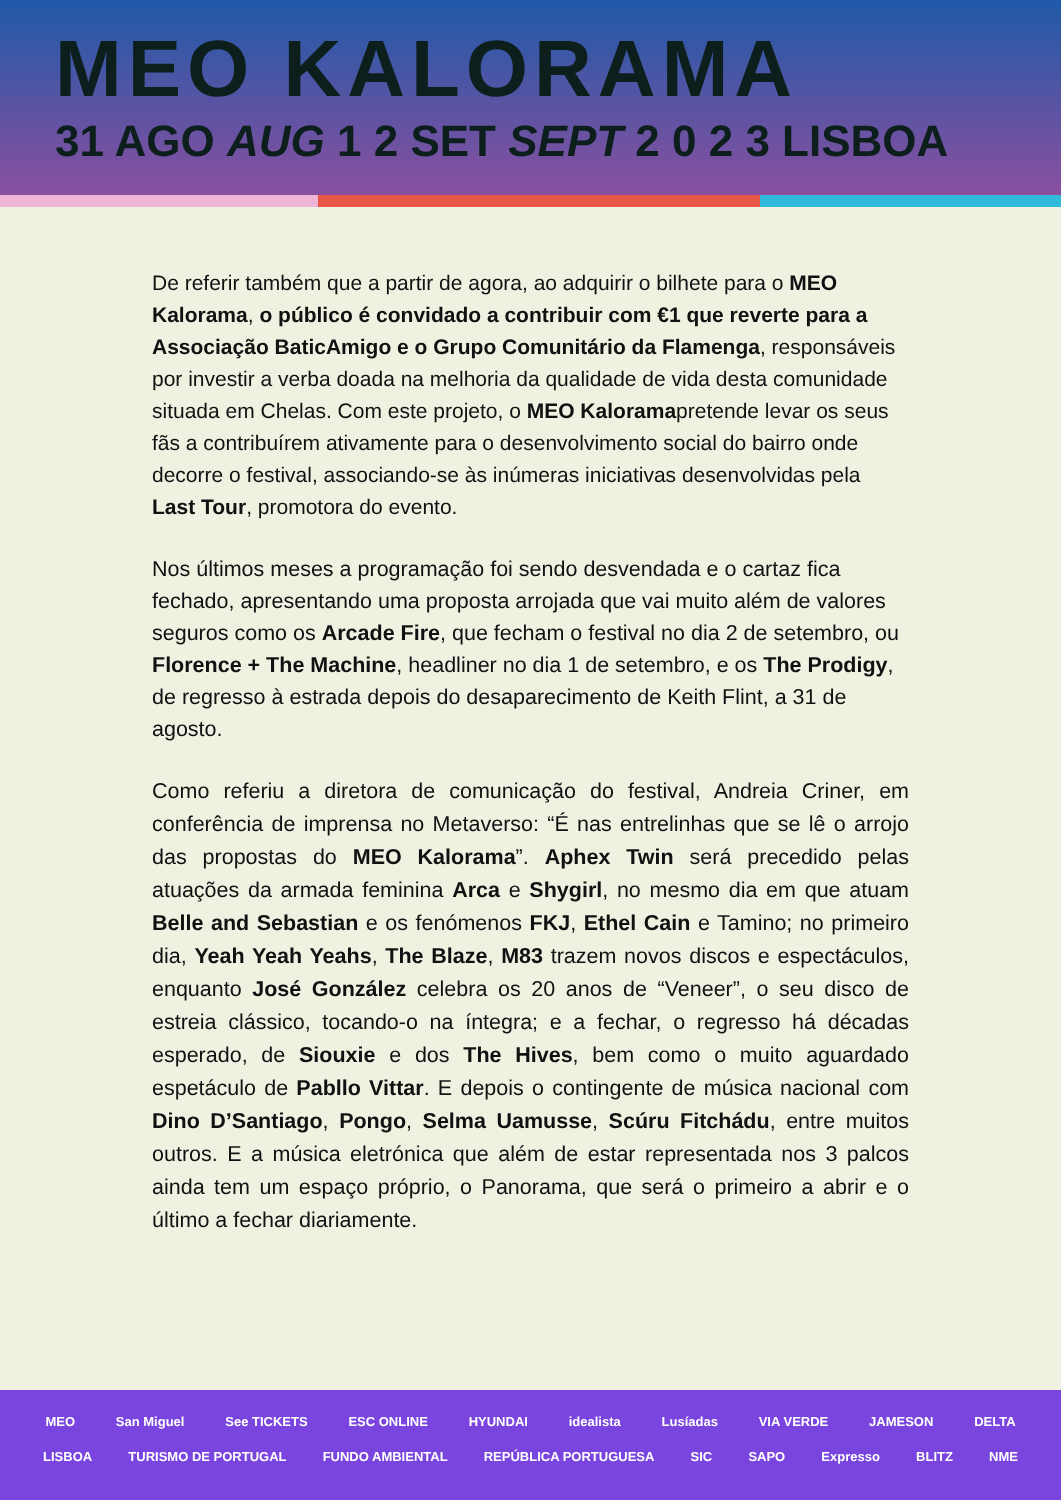MEO KALORAMA
31 AGO AUG 1 2 SET SEPT 2 0 2 3 LISBOA
De referir também que a partir de agora, ao adquirir o bilhete para o MEO Kalorama, o público é convidado a contribuir com €1 que reverte para a Associação BaticAmigo e o Grupo Comunitário da Flamenga, responsáveis por investir a verba doada na melhoria da qualidade de vida desta comunidade situada em Chelas. Com este projeto, o MEO Kaloramapretende levar os seus fãs a contribuírem ativamente para o desenvolvimento social do bairro onde decorre o festival, associando-se às inúmeras iniciativas desenvolvidas pela Last Tour, promotora do evento.
Nos últimos meses a programação foi sendo desvendada e o cartaz fica fechado, apresentando uma proposta arrojada que vai muito além de valores seguros como os Arcade Fire, que fecham o festival no dia 2 de setembro, ou Florence + The Machine, headliner no dia 1 de setembro, e os The Prodigy, de regresso à estrada depois do desaparecimento de Keith Flint, a 31 de agosto.
Como referiu a diretora de comunicação do festival, Andreia Criner, em conferência de imprensa no Metaverso: “É nas entrelinhas que se lê o arrojo das propostas do MEO Kalorama”. Aphex Twin será precedido pelas atuações da armada feminina Arca e Shygirl, no mesmo dia em que atuam Belle and Sebastian e os fenómenos FKJ, Ethel Cain e Tamino; no primeiro dia, Yeah Yeah Yeahs, The Blaze, M83 trazem novos discos e espectáculos, enquanto José González celebra os 20 anos de “Veneer”, o seu disco de estreia clássico, tocando-o na íntegra; e a fechar, o regresso há décadas esperado, de Siouxie e dos The Hives, bem como o muito aguardado espetáculo de Pabllo Vittar. E depois o contingente de música nacional com Dino D’Santiago, Pongo, Selma Uamusse, Scúru Fitchádu, entre muitos outros. E a música eletrónica que além de estar representada nos 3 palcos ainda tem um espaço próprio, o Panorama, que será o primeiro a abrir e o último a fechar diariamente.
MEO San Miguel See TICKETS ESC ONLINE HYUNDAI idealista Lusíadas VIA VERDE JAMESON DELTA
LISBOA TURISMO DE PORTUGAL FUNDO AMBIENTAL REPÚBLICA PORTUGUESA SIC SAPO Expresso BLITZ NME